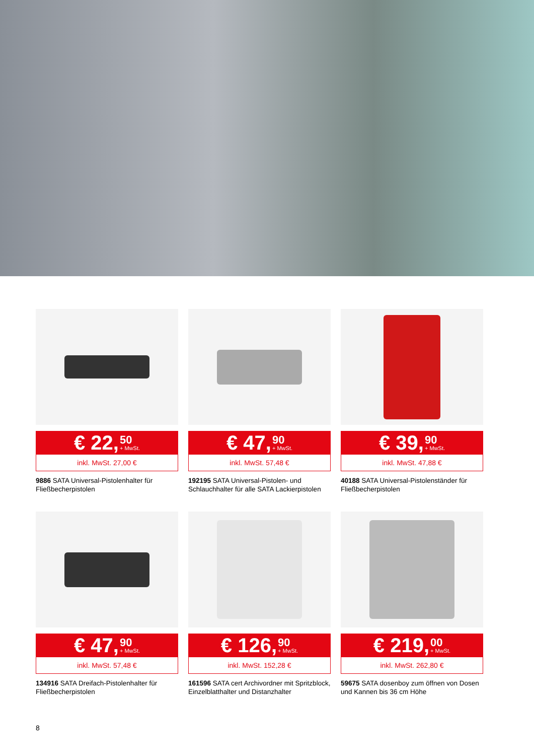€ 22, 50 + MwSt.
inkl. MwSt. 27,00 €
9886 SATA Universal-Pistolenhalter für Fließbecherpistolen
€ 47, 90 + MwSt.
inkl. MwSt. 57,48 €
192195 SATA Universal-Pistolen- und Schlauchhalter für alle SATA Lackierpistolen
€ 39, 90 + MwSt.
inkl. MwSt. 47,88 €
40188 SATA Universal-Pistolenständer für Fließbecherpistolen
€ 47, 90 + MwSt.
inkl. MwSt. 57,48 €
134916 SATA Dreifach-Pistolenhalter für Fließbecherpistolen
€ 126, 90 + MwSt.
inkl. MwSt. 152,28 €
161596 SATA cert Archivordner mit Spritzblock, Einzelblatthalter und Distanzhalter
€ 219, 00 + MwSt.
inkl. MwSt. 262,80 €
59675 SATA dosenboy zum öffnen von Dosen und Kannen bis 36 cm Höhe
8